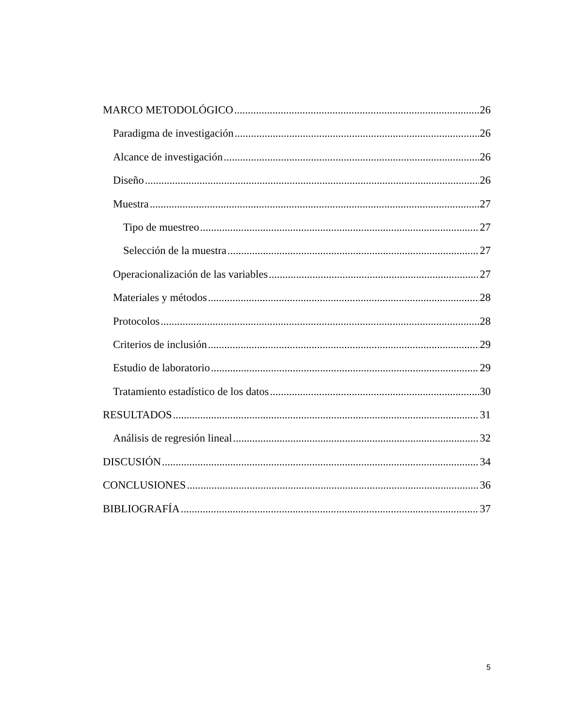MARCO METODOLÓGICO 26
Paradigma de investigación 26
Alcance de investigación 26
Diseño 26
Muestra 27
Tipo de muestreo 27
Selección de la muestra 27
Operacionalización de las variables 27
Materiales y métodos 28
Protocolos 28
Criterios de inclusión 29
Estudio de laboratorio 29
Tratamiento estadístico de los datos 30
RESULTADOS 31
Análisis de regresión lineal 32
DISCUSIÓN 34
CONCLUSIONES 36
BIBLIOGRAFÍA 37
5